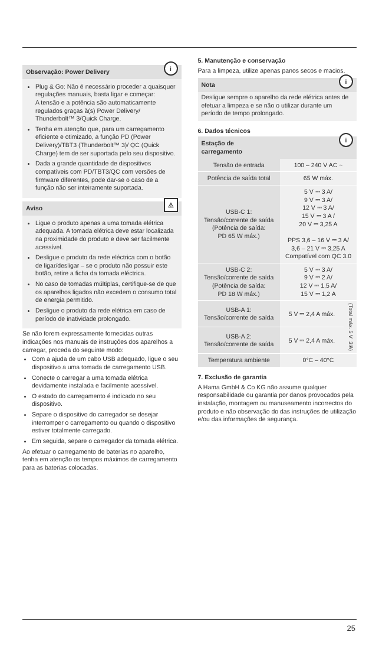Observação: Power Delivery
i
Plug & Go: Não é necessário proceder a quaisquer regulações manuais, basta ligar e começar:
A tensão e a potência são automaticamente regulados graças à(s) Power Delivery/ Thunderbolt™ 3/Quick Charge.
Tenha em atenção que, para um carregamento eficiente e otimizado, a função PD (Power Delivery)/TBT3 (Thunderbolt™ 3)/ QC (Quick Charge) tem de ser suportada pelo seu dispositivo.
Dada a grande quantidade de dispositivos compatíveis com PD/TBT3/QC com versões de firmware diferentes, pode dar-se o caso de a função não ser inteiramente suportada.
Aviso
⚠
Ligue o produto apenas a uma tomada elétrica adequada. A tomada elétrica deve estar localizada na proximidade do produto e deve ser facilmente acessível.
Desligue o produto da rede eléctrica com o botão de ligar/desligar – se o produto não possuir este botão, retire a ficha da tomada eléctrica.
No caso de tomadas múltiplas, certifique-se de que os aparelhos ligados não excedem o consumo total de energia permitido.
Desligue o produto da rede elétrica em caso de período de inatividade prolongado.
Se não forem expressamente fornecidas outras indicações nos manuais de instruções dos aparelhos a carregar, proceda do seguinte modo:
Com a ajuda de um cabo USB adequado, ligue o seu dispositivo a uma tomada de carregamento USB.
Conecte o carregar a uma tomada elétrica devidamente instalada e facilmente acessível.
O estado do carregamento é indicado no seu dispositivo.
Separe o dispositivo do carregador se desejar interromper o carregamento ou quando o dispositivo estiver totalmente carregado.
Em seguida, separe o carregador da tomada elétrica.
Ao efetuar o carregamento de baterias no aparelho, tenha em atenção os tempos máximos de carregamento para as baterias colocadas.
5. Manutenção e conservação
Para a limpeza, utilize apenas panos secos e macios.
Nota
i
Desligue sempre o aparelho da rede elétrica antes de efetuar a limpeza e se não o utilizar durante um período de tempo prolongado.
6. Dados técnicos
Estação de
carregamento
i
| Tensão de entrada | 100 – 240 V AC ~ | |
| Potência de saída total | 65 W máx. | |
| USB-C 1: Tensão/corrente de saída (Potência de saída: PD 65 W máx.) | 5 V ⎓ 3 A/ 9 V ⎓ 3 A/ 12 V ⎓ 3 A/ 15 V ⎓ 3 A / 20 V ⎓ 3,25 A PPS 3,6 – 16 V ⎓ 3 A/ 3,6 – 21 V ⎓ 3,25 A Compatível com QC 3.0 | |
| USB-C 2: Tensão/corrente de saída (Potência de saída: PD 18 W máx.) | 5 V ⎓ 3 A/ 9 V ⎓ 2 A/ 12 V ⎓ 1,5 A/ 15 V ⎓ 1,2 A | |
| USB-A 1: Tensão/corrente de saída | 5 V ⎓ 2,4 A máx. | (Total máx. 5 V ⎓ 3 A) |
| USB-A 2: Tensão/corrente de saída | 5 V ⎓ 2,4 A máx. | |
| Temperatura ambiente | 0°C – 40°C | |
7. Exclusão de garantia
A Hama GmbH & Co KG não assume qualquer responsabilidade ou garantia por danos provocados pela instalação, montagem ou manuseamento incorrectos do produto e não observação do das instruções de utilização e/ou das informações de segurança.
25